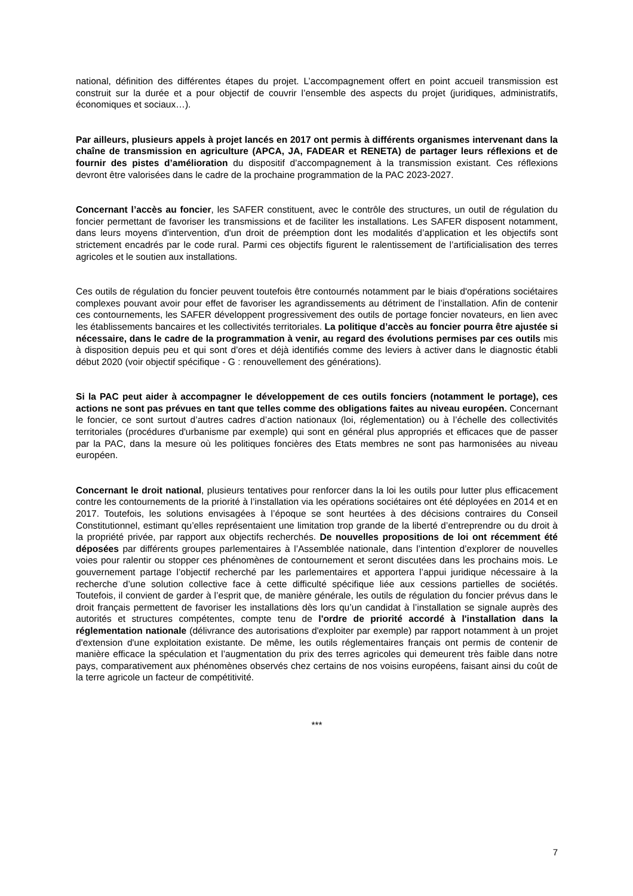national, définition des différentes étapes du projet. L’accompagnement offert en point accueil transmission est construit sur la durée et a pour objectif de couvrir l’ensemble des aspects du projet (juridiques, administratifs, économiques et sociaux…).
Par ailleurs, plusieurs appels à projet lancés en 2017 ont permis à différents organismes intervenant dans la chaîne de transmission en agriculture (APCA, JA, FADEAR et RENETA) de partager leurs réflexions et de fournir des pistes d’amélioration du dispositif d’accompagnement à la transmission existant. Ces réflexions devront être valorisées dans le cadre de la prochaine programmation de la PAC 2023-2027.
Concernant l’accès au foncier, les SAFER constituent, avec le contrôle des structures, un outil de régulation du foncier permettant de favoriser les transmissions et de faciliter les installations. Les SAFER disposent notamment, dans leurs moyens d'intervention, d'un droit de préemption dont les modalités d’application et les objectifs sont strictement encadrés par le code rural. Parmi ces objectifs figurent le ralentissement de l’artificialisation des terres agricoles et le soutien aux installations.
Ces outils de régulation du foncier peuvent toutefois être contournés notamment par le biais d'opérations sociétaires complexes pouvant avoir pour effet de favoriser les agrandissements au détriment de l’installation. Afin de contenir ces contournements, les SAFER développent progressivement des outils de portage foncier novateurs, en lien avec les établissements bancaires et les collectivités territoriales. La politique d’accès au foncier pourra être ajustée si nécessaire, dans le cadre de la programmation à venir, au regard des évolutions permises par ces outils mis à disposition depuis peu et qui sont d’ores et déjà identifiés comme des leviers à activer dans le diagnostic établi début 2020 (voir objectif spécifique - G : renouvellement des générations).
Si la PAC peut aider à accompagner le développement de ces outils fonciers (notamment le portage), ces actions ne sont pas prévues en tant que telles comme des obligations faites au niveau européen. Concernant le foncier, ce sont surtout d’autres cadres d’action nationaux (loi, réglementation) ou à l’échelle des collectivités territoriales (procédures d'urbanisme par exemple) qui sont en général plus appropriés et efficaces que de passer par la PAC, dans la mesure où les politiques foncières des Etats membres ne sont pas harmonisées au niveau européen.
Concernant le droit national, plusieurs tentatives pour renforcer dans la loi les outils pour lutter plus efficacement contre les contournements de la priorité à l’installation via les opérations sociétaires ont été déployées en 2014 et en 2017. Toutefois, les solutions envisagées à l’époque se sont heurtées à des décisions contraires du Conseil Constitutionnel, estimant qu’elles représentaient une limitation trop grande de la liberté d’entreprendre ou du droit à la propriété privée, par rapport aux objectifs recherchés. De nouvelles propositions de loi ont récemment été déposées par différents groupes parlementaires à l’Assemblée nationale, dans l’intention d’explorer de nouvelles voies pour ralentir ou stopper ces phénomènes de contournement et seront discutées dans les prochains mois. Le gouvernement partage l’objectif recherché par les parlementaires et apportera l’appui juridique nécessaire à la recherche d’une solution collective face à cette difficulté spécifique liée aux cessions partielles de sociétés. Toutefois, il convient de garder à l’esprit que, de manière générale, les outils de régulation du foncier prévus dans le droit français permettent de favoriser les installations dès lors qu’un candidat à l’installation se signale auprès des autorités et structures compétentes, compte tenu de l'ordre de priorité accordé à l'installation dans la réglementation nationale (délivrance des autorisations d'exploiter par exemple) par rapport notamment à un projet d'extension d'une exploitation existante. De même, les outils réglementaires français ont permis de contenir de manière efficace la spéculation et l’augmentation du prix des terres agricoles qui demeurent très faible dans notre pays, comparativement aux phénomènes observés chez certains de nos voisins européens, faisant ainsi du coût de la terre agricole un facteur de compétitivité.
***
7